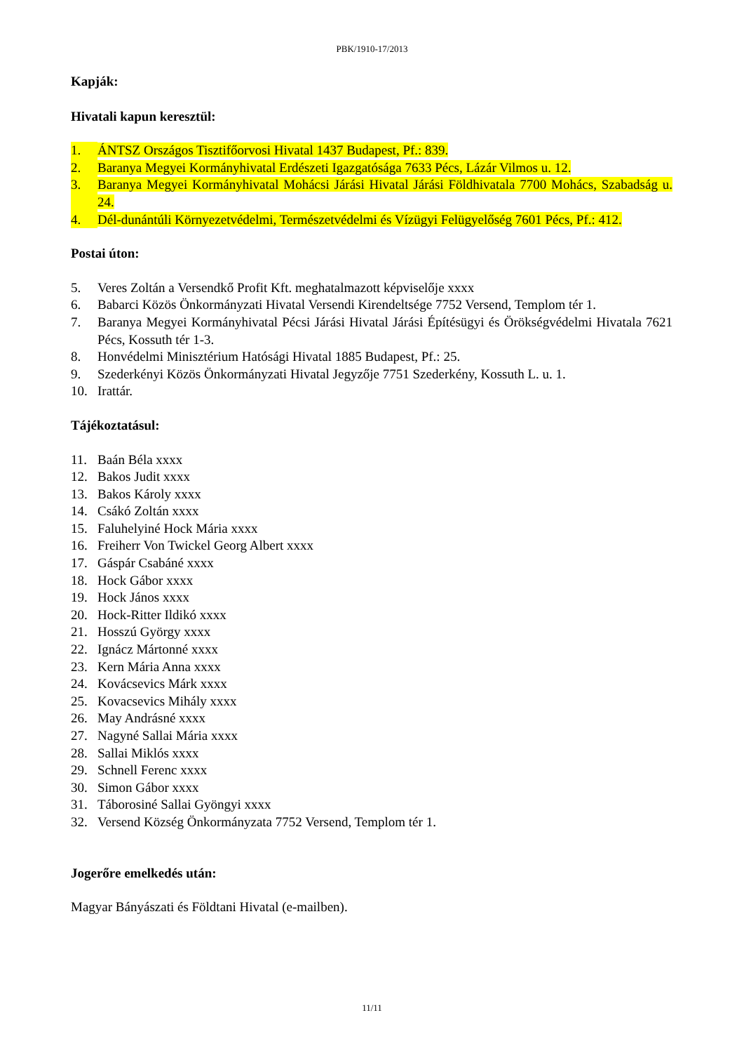PBK/1910-17/2013
Kapják:
Hivatali kapun keresztül:
1. ÁNTSZ Országos Tisztifőorvosi Hivatal 1437 Budapest, Pf.: 839.
2. Baranya Megyei Kormányhivatal Erdészeti Igazgatósága 7633 Pécs, Lázár Vilmos u. 12.
3. Baranya Megyei Kormányhivatal Mohácsi Járási Hivatal Járási Földhivatala 7700 Mohács, Szabadság u. 24.
4. Dél-dunántúli Környezetvédelmi, Természetvédelmi és Vízügyi Felügyelőség 7601 Pécs, Pf.: 412.
Postai úton:
5. Veres Zoltán a Versendkő Profit Kft. meghatalmazott képviselője xxxx
6. Babarci Közös Önkormányzati Hivatal Versendi Kirendeltsége 7752 Versend, Templom tér 1.
7. Baranya Megyei Kormányhivatal Pécsi Járási Hivatal Járási Építésügyi és Örökségvédelmi Hivatala 7621 Pécs, Kossuth tér 1-3.
8. Honvédelmi Minisztérium Hatósági Hivatal 1885 Budapest, Pf.: 25.
9. Szederkényi Közös Önkormányzati Hivatal Jegyzője 7751 Szederkény, Kossuth L. u. 1.
10. Irattár.
Tájékoztatásul:
11. Baán Béla xxxx
12. Bakos Judit xxxx
13. Bakos Károly xxxx
14. Csákó Zoltán xxxx
15. Faluhelyiné Hock Mária xxxx
16. Freiherr Von Twickel Georg Albert xxxx
17. Gáspár Csabáné xxxx
18. Hock Gábor xxxx
19. Hock János xxxx
20. Hock-Ritter Ildikó xxxx
21. Hosszú György xxxx
22. Ignácz Mártonné xxxx
23. Kern Mária Anna xxxx
24. Kovácsevics Márk xxxx
25. Kovacsevics Mihály xxxx
26. May Andrásné xxxx
27. Nagyné Sallai Mária xxxx
28. Sallai Miklós xxxx
29. Schnell Ferenc xxxx
30. Simon Gábor xxxx
31. Táborosiné Sallai Gyöngyi xxxx
32. Versend Község Önkormányzata 7752 Versend, Templom tér 1.
Jogerőre emelkedés után:
Magyar Bányászati és Földtani Hivatal (e-mailben).
11/11